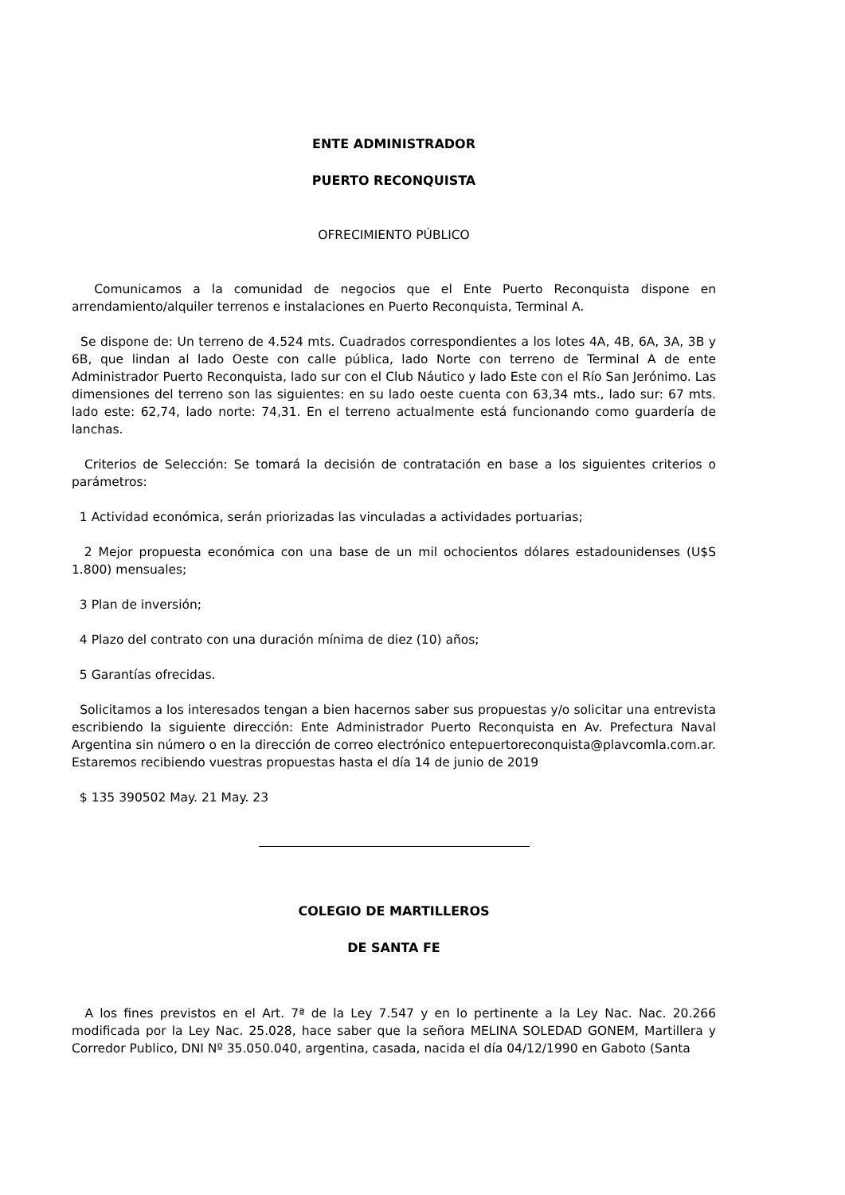ENTE ADMINISTRADOR
PUERTO RECONQUISTA
OFRECIMIENTO PÚBLICO
Comunicamos a la comunidad de negocios que el Ente Puerto Reconquista dispone en arrendamiento/alquiler terrenos e instalaciones en Puerto Reconquista, Terminal A.
Se dispone de: Un terreno de 4.524 mts. Cuadrados correspondientes a los lotes 4A, 4B, 6A, 3A, 3B y 6B, que lindan al lado Oeste con calle pública, lado Norte con terreno de Terminal A de ente Administrador Puerto Reconquista, lado sur con el Club Náutico y lado Este con el Río San Jerónimo. Las dimensiones del terreno son las siguientes: en su lado oeste cuenta con 63,34 mts., lado sur: 67 mts. lado este: 62,74, lado norte: 74,31. En el terreno actualmente está funcionando como guardería de lanchas.
Criterios de Selección: Se tomará la decisión de contratación en base a los siguientes criterios o parámetros:
1 Actividad económica, serán priorizadas las vinculadas a actividades portuarias;
2 Mejor propuesta económica con una base de un mil ochocientos dólares estadounidenses (U$S 1.800) mensuales;
3 Plan de inversión;
4 Plazo del contrato con una duración mínima de diez (10) años;
5 Garantías ofrecidas.
Solicitamos a los interesados tengan a bien hacernos saber sus propuestas y/o solicitar una entrevista escribiendo la siguiente dirección: Ente Administrador Puerto Reconquista en Av. Prefectura Naval Argentina sin número o en la dirección de correo electrónico entepuertoreconquista@plavcomla.com.ar. Estaremos recibiendo vuestras propuestas hasta el día 14 de junio de 2019
$ 135 390502 May. 21 May. 23
COLEGIO DE MARTILLEROS
DE SANTA FE
A los fines previstos en el Art. 7ª de la Ley 7.547 y en lo pertinente a la Ley Nac. Nac. 20.266 modificada por la Ley Nac. 25.028, hace saber que la señora MELINA SOLEDAD GONEM, Martillera y Corredor Publico, DNI Nº 35.050.040, argentina, casada, nacida el día 04/12/1990 en Gaboto (Santa